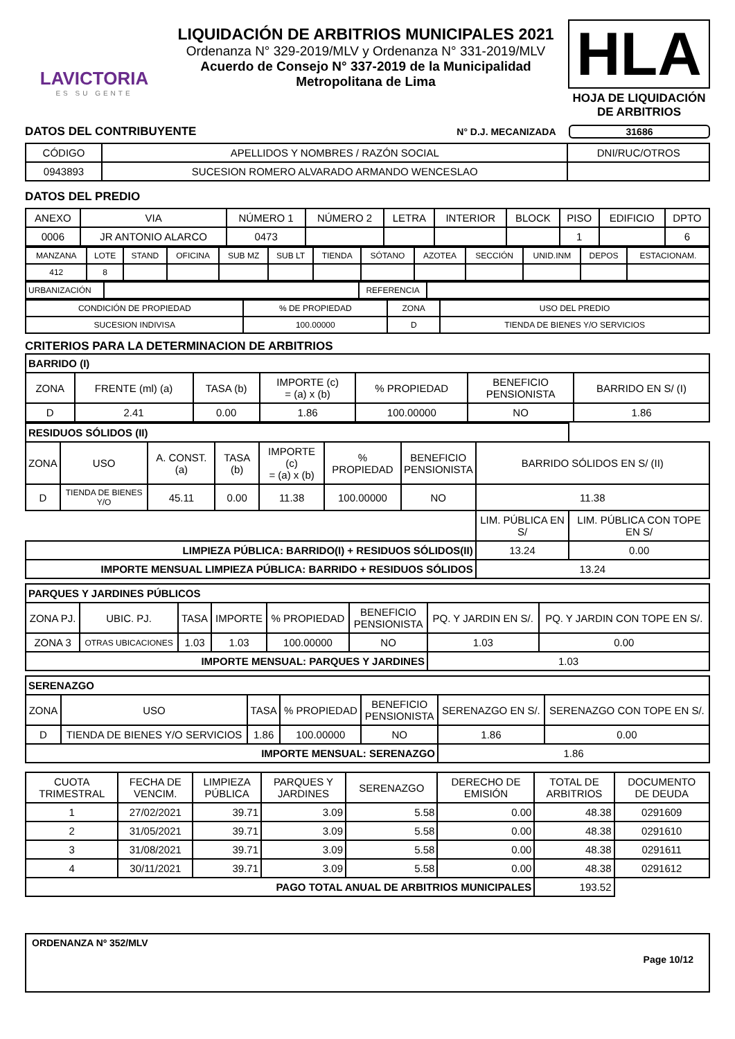LAVICTORIA
ES SU GENTE
LIQUIDACIÓN DE ARBITRIOS MUNICIPALES 2021
Ordenanza N° 329-2019/MLV y Ordenanza N° 331-2019/MLV
Acuerdo de Consejo N° 337-2019 de la Municipalidad
Metropolitana de Lima
HLA
HOJA DE LIQUIDACIÓN
DE ARBITRIOS
DATOS DEL CONTRIBUYENTE
N° D.J. MECANIZADA 31686
| CÓDIGO | APELLIDOS Y NOMBRES / RAZÓN SOCIAL | DNI/RUC/OTROS |
| 0943893 | SUCESION ROMERO ALVARADO ARMANDO WENCESLAO | |
DATOS DEL PREDIO
| ANEXO | VIA | NÚMERO 1 | NÚMERO 2 | LETRA | INTERIOR | BLOCK | PISO | EDIFICIO | DPTO |
| 0006 | JR ANTONIO ALARCO | 0473 | | | | | 1 | | 6 |
| MANZANA | LOTE | STAND | OFICINA | SUB MZ | SUB LT | TIENDA | SÓTANO | AZOTEA | SECCIÓN | UNID.INM | DEPOS | ESTACIONAM. |
| 412 | 8 | | | | | | | | | | | |
| URBANIZACIÓN | | REFERENCIA | |
| CONDICIÓN DE PROPIEDAD | % DE PROPIEDAD | ZONA | USO DEL PREDIO |
| SUCESION INDIVISA | 100.00000 | D | TIENDA DE BIENES Y/O SERVICIOS |
CRITERIOS PARA LA DETERMINACION DE ARBITRIOS
| BARRIDO (I) | | | | | | |
| ZONA | FRENTE (ml) (a) | TASA (b) | IMPORTE (c) = (a) x (b) | % PROPIEDAD | BENEFICIO PENSIONISTA | BARRIDO EN S/ (I) |
| D | 2.41 | 0.00 | 1.86 | 100.00000 | NO | 1.86 |
| RESIDUOS SÓLIDOS (II) | | | | | | | | |
| ZONA | USO | A. CONST. (a) | TASA (b) | IMPORTE (c) = (a) x (b) | % PROPIEDAD | BENEFICIO PENSIONISTA | BARRIDO SÓLIDOS EN S/ (II) | |
| D | TIENDA DE BIENES Y/O | 45.11 | 0.00 | 11.38 | 100.00000 | NO | 11.38 | |
| | | | | | | | LIM. PÚBLICA EN S/ | LIM. PÚBLICA CON TOPE EN S/ |
| LIMPIEZA PÚBLICA: BARRIDO(I) + RESIDUOS SÓLIDOS(II) | | | | | | | 13.24 | 0.00 |
| IMPORTE MENSUAL LIMPIEZA PÚBLICA: BARRIDO + RESIDUOS SÓLIDOS | | | | | | | 13.24 | |
| PARQUES Y JARDINES PÚBLICOS | | | | | | | |
| ZONA PJ. | UBIC. PJ. | TASA | IMPORTE | % PROPIEDAD | BENEFICIO PENSIONISTA | PQ. Y JARDIN EN S/. | PQ. Y JARDIN CON TOPE EN S/. |
| ZONA 3 | OTRAS UBICACIONES | 1.03 | 1.03 | 100.00000 | NO | 1.03 | 0.00 |
| IMPORTE MENSUAL: PARQUES Y JARDINES | | | | | | 1.03 | |
| SERENAZGO | | | | | | |
| ZONA | USO | TASA | % PROPIEDAD | BENEFICIO PENSIONISTA | SERENAZGO EN S/. | SERENAZGO CON TOPE EN S/. |
| D | TIENDA DE BIENES Y/O SERVICIOS | 1.86 | 100.00000 | NO | 1.86 | 0.00 |
| IMPORTE MENSUAL: SERENAZGO | | | | | 1.86 | |
| CUOTA TRIMESTRAL | FECHA DE VENCIM. | LIMPIEZA PÚBLICA | PARQUES Y JARDINES | SERENAZGO | DERECHO DE EMISIÓN | TOTAL DE ARBITRIOS | DOCUMENTO DE DEUDA |
| 1 | 27/02/2021 | 39.71 | 3.09 | 5.58 | 0.00 | 48.38 | 0291609 |
| 2 | 31/05/2021 | 39.71 | 3.09 | 5.58 | 0.00 | 48.38 | 0291610 |
| 3 | 31/08/2021 | 39.71 | 3.09 | 5.58 | 0.00 | 48.38 | 0291611 |
| 4 | 30/11/2021 | 39.71 | 3.09 | 5.58 | 0.00 | 48.38 | 0291612 |
| PAGO TOTAL ANUAL DE ARBITRIOS MUNICIPALES | | | | | | 193.52 | |
ORDENANZA Nº 352/MLV
Page 10/12